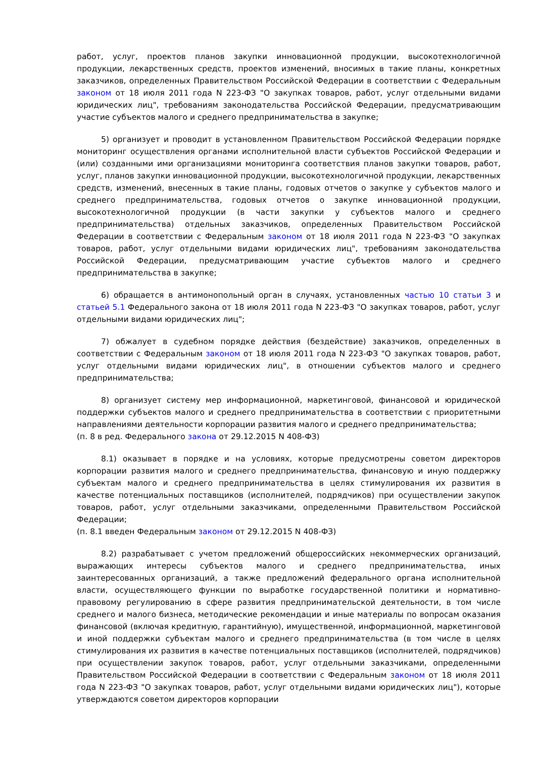работ, услуг, проектов планов закупки инновационной продукции, высокотехнологичной продукции, лекарственных средств, проектов изменений, вносимых в такие планы, конкретных заказчиков, определенных Правительством Российской Федерации в соответствии с Федеральным законом от 18 июля 2011 года N 223-ФЗ "О закупках товаров, работ, услуг отдельными видами юридических лиц", требованиям законодательства Российской Федерации, предусматривающим участие субъектов малого и среднего предпринимательства в закупке;
5) организует и проводит в установленном Правительством Российской Федерации порядке мониторинг осуществления органами исполнительной власти субъектов Российской Федерации и (или) созданными ими организациями мониторинга соответствия планов закупки товаров, работ, услуг, планов закупки инновационной продукции, высокотехнологичной продукции, лекарственных средств, изменений, внесенных в такие планы, годовых отчетов о закупке у субъектов малого и среднего предпринимательства, годовых отчетов о закупке инновационной продукции, высокотехнологичной продукции (в части закупки у субъектов малого и среднего предпринимательства) отдельных заказчиков, определенных Правительством Российской Федерации в соответствии с Федеральным законом от 18 июля 2011 года N 223-ФЗ "О закупках товаров, работ, услуг отдельными видами юридических лиц", требованиям законодательства Российской Федерации, предусматривающим участие субъектов малого и среднего предпринимательства в закупке;
6) обращается в антимонопольный орган в случаях, установленных частью 10 статьи 3 и статьей 5.1 Федерального закона от 18 июля 2011 года N 223-ФЗ "О закупках товаров, работ, услуг отдельными видами юридических лиц";
7) обжалует в судебном порядке действия (бездействие) заказчиков, определенных в соответствии с Федеральным законом от 18 июля 2011 года N 223-ФЗ "О закупках товаров, работ, услуг отдельными видами юридических лиц", в отношении субъектов малого и среднего предпринимательства;
8) организует систему мер информационной, маркетинговой, финансовой и юридической поддержки субъектов малого и среднего предпринимательства в соответствии с приоритетными направлениями деятельности корпорации развития малого и среднего предпринимательства;
(п. 8 в ред. Федерального закона от 29.12.2015 N 408-ФЗ)
8.1) оказывает в порядке и на условиях, которые предусмотрены советом директоров корпорации развития малого и среднего предпринимательства, финансовую и иную поддержку субъектам малого и среднего предпринимательства в целях стимулирования их развития в качестве потенциальных поставщиков (исполнителей, подрядчиков) при осуществлении закупок товаров, работ, услуг отдельными заказчиками, определенными Правительством Российской Федерации;
(п. 8.1 введен Федеральным законом от 29.12.2015 N 408-ФЗ)
8.2) разрабатывает с учетом предложений общероссийских некоммерческих организаций, выражающих интересы субъектов малого и среднего предпринимательства, иных заинтересованных организаций, а также предложений федерального органа исполнительной власти, осуществляющего функции по выработке государственной политики и нормативно-правовому регулированию в сфере развития предпринимательской деятельности, в том числе среднего и малого бизнеса, методические рекомендации и иные материалы по вопросам оказания финансовой (включая кредитную, гарантийную), имущественной, информационной, маркетинговой и иной поддержки субъектам малого и среднего предпринимательства (в том числе в целях стимулирования их развития в качестве потенциальных поставщиков (исполнителей, подрядчиков) при осуществлении закупок товаров, работ, услуг отдельными заказчиками, определенными Правительством Российской Федерации в соответствии с Федеральным законом от 18 июля 2011 года N 223-ФЗ "О закупках товаров, работ, услуг отдельными видами юридических лиц"), которые утверждаются советом директоров корпорации